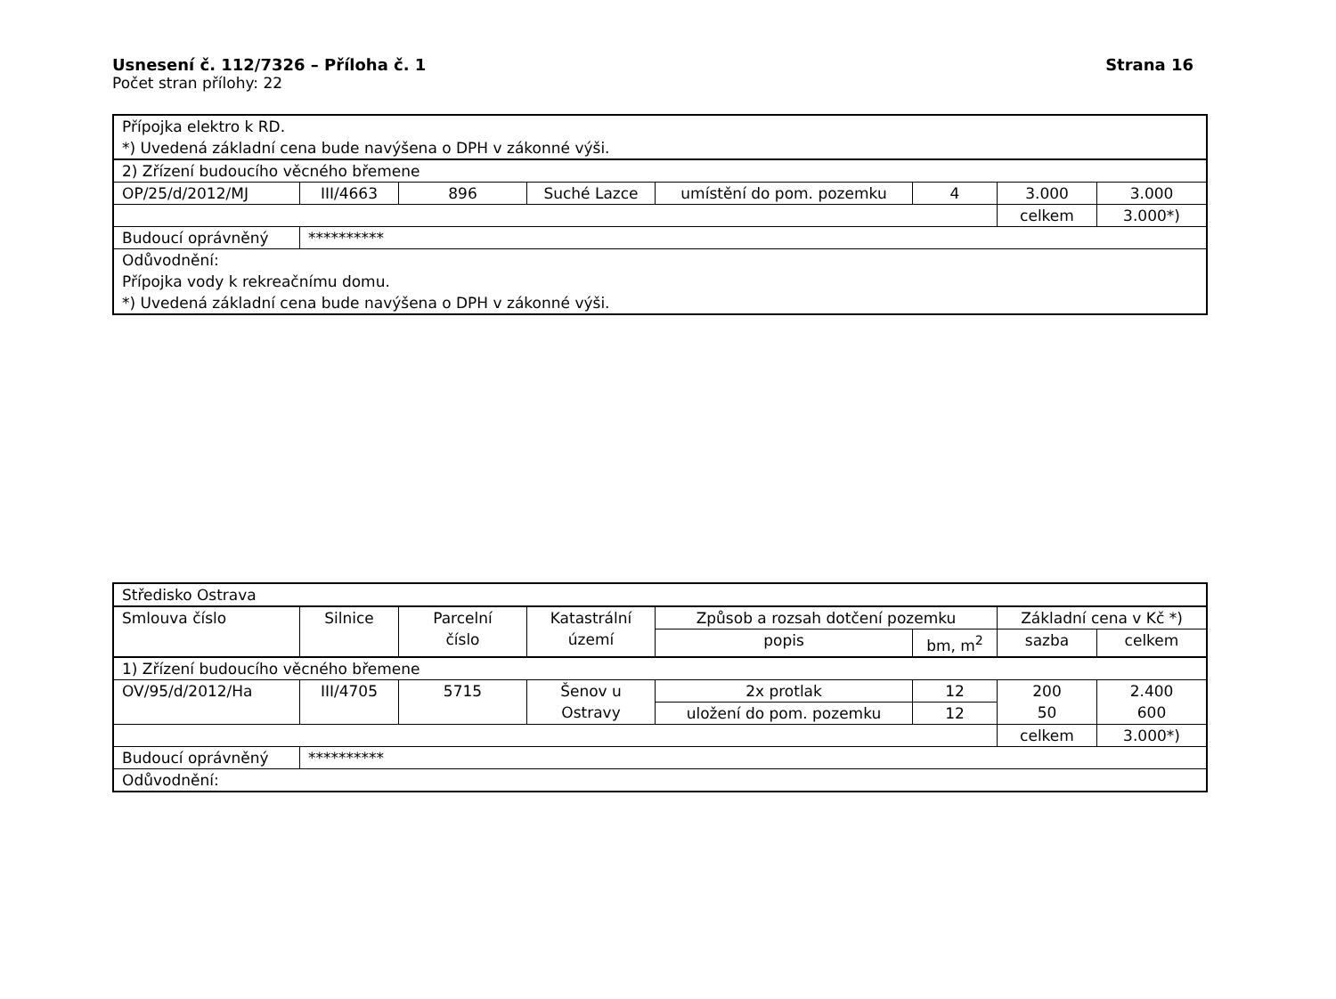Usnesení č. 112/7326 – Příloha č. 1 Strana 16
Počet stran přílohy: 22
| Přípojka elektro k RD. *) Uvedená základní cena bude navýšena o DPH v zákonné výši. | | | | | | | |
| 2) Zřízení budoucího věcného břemene | | | | | | | |
| OP/25/d/2012/MJ | III/4663 | 896 | Suché Lazce | umístění do pom. pozemku | 4 | 3.000 | 3.000 |
| | | | | | | celkem | 3.000*) |
| Budoucí oprávněný | ********** | | | | | | |
| Odůvodnění: Přípojka vody k rekreačnímu domu. *) Uvedená základní cena bude navýšena o DPH v zákonné výši. | | | | | | | |
| Středisko Ostrava | | | | | | | |
| Smlouva číslo | Silnice | Parcelní číslo | Katastrální území | Způsob a rozsah dotčení pozemku | | Základní cena v Kč *) | |
| | | | | popis | bm, m<sup>2</sup> | sazba | celkem |
| 1) Zřízení budoucího věcného břemene | | | | | | | |
| OV/95/d/2012/Ha | III/4705 | 5715 | Šenov u Ostravy | 2x protlak | 12 | 200 50 | 2.400 600 |
| | | | | uložení do pom. pozemku | 12 | | |
| | | | | | | celkem | 3.000*) |
| Budoucí oprávněný | ********** | | | | | | |
| Odůvodnění: | | | | | | | |